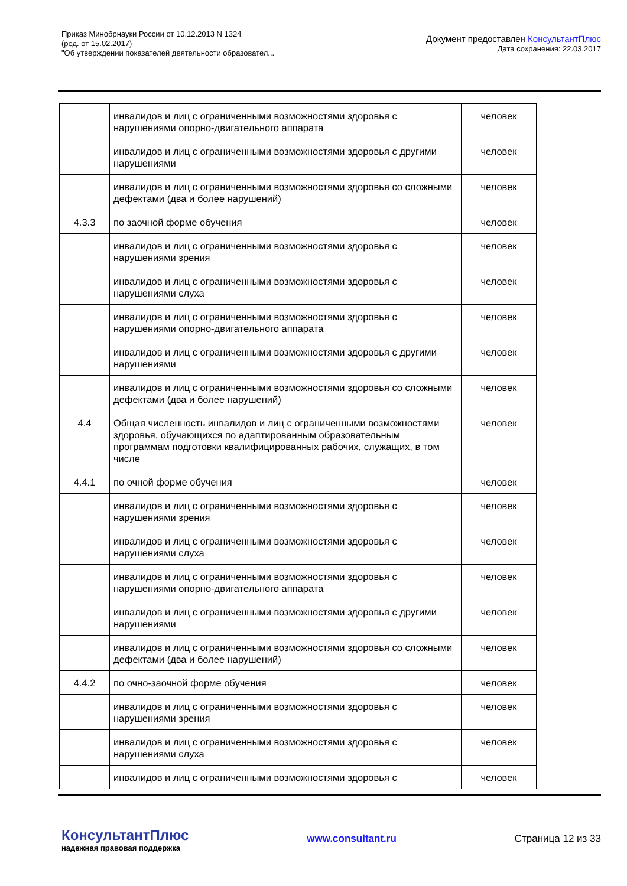Приказ Минобрнауки России от 10.12.2013 N 1324
(ред. от 15.02.2017)
"Об утверждении показателей деятельности образовател...
Документ предоставлен КонсультантПлюс
Дата сохранения: 22.03.2017
| | инвалидов и лиц с ограниченными возможностями здоровья с нарушениями опорно-двигательного аппарата | человек |
| | инвалидов и лиц с ограниченными возможностями здоровья с другими нарушениями | человек |
| | инвалидов и лиц с ограниченными возможностями здоровья со сложными дефектами (два и более нарушений) | человек |
| 4.3.3 | по заочной форме обучения | человек |
| | инвалидов и лиц с ограниченными возможностями здоровья с нарушениями зрения | человек |
| | инвалидов и лиц с ограниченными возможностями здоровья с нарушениями слуха | человек |
| | инвалидов и лиц с ограниченными возможностями здоровья с нарушениями опорно-двигательного аппарата | человек |
| | инвалидов и лиц с ограниченными возможностями здоровья с другими нарушениями | человек |
| | инвалидов и лиц с ограниченными возможностями здоровья со сложными дефектами (два и более нарушений) | человек |
| 4.4 | Общая численность инвалидов и лиц с ограниченными возможностями здоровья, обучающихся по адаптированным образовательным программам подготовки квалифицированных рабочих, служащих, в том числе | человек |
| 4.4.1 | по очной форме обучения | человек |
| | инвалидов и лиц с ограниченными возможностями здоровья с нарушениями зрения | человек |
| | инвалидов и лиц с ограниченными возможностями здоровья с нарушениями слуха | человек |
| | инвалидов и лиц с ограниченными возможностями здоровья с нарушениями опорно-двигательного аппарата | человек |
| | инвалидов и лиц с ограниченными возможностями здоровья с другими нарушениями | человек |
| | инвалидов и лиц с ограниченными возможностями здоровья со сложными дефектами (два и более нарушений) | человек |
| 4.4.2 | по очно-заочной форме обучения | человек |
| | инвалидов и лиц с ограниченными возможностями здоровья с нарушениями зрения | человек |
| | инвалидов и лиц с ограниченными возможностями здоровья с нарушениями слуха | человек |
| | инвалидов и лиц с ограниченными возможностями здоровья с | человек |
КонсультантПлюс
надежная правовая поддержка
www.consultant.ru Страница 12 из 33